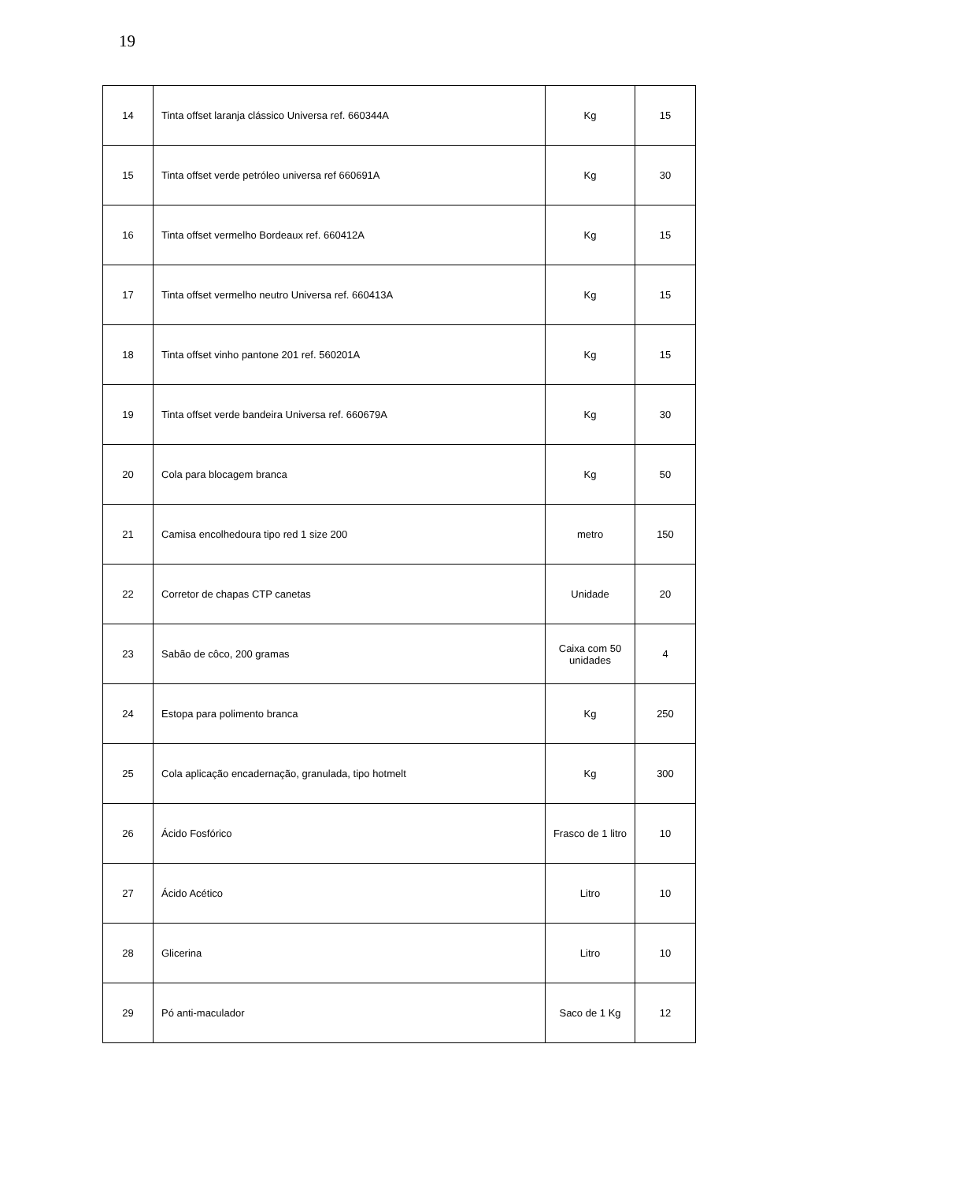19
| 14 | Tinta offset laranja clássico Universa ref. 660344A | Kg | 15 |
| 15 | Tinta offset verde petróleo universa ref 660691A | Kg | 30 |
| 16 | Tinta offset vermelho Bordeaux ref. 660412A | Kg | 15 |
| 17 | Tinta offset vermelho neutro Universa ref. 660413A | Kg | 15 |
| 18 | Tinta offset vinho pantone 201 ref. 560201A | Kg | 15 |
| 19 | Tinta offset verde bandeira Universa ref. 660679A | Kg | 30 |
| 20 | Cola para blocagem branca | Kg | 50 |
| 21 | Camisa encolhedoura tipo red 1 size 200 | metro | 150 |
| 22 | Corretor de chapas CTP canetas | Unidade | 20 |
| 23 | Sabão de côco, 200 gramas | Caixa com 50 unidades | 4 |
| 24 | Estopa para polimento branca | Kg | 250 |
| 25 | Cola aplicação encadernação, granulada, tipo hotmelt | Kg | 300 |
| 26 | Ácido Fosfórico | Frasco de 1 litro | 10 |
| 27 | Ácido Acético | Litro | 10 |
| 28 | Glicerina | Litro | 10 |
| 29 | Pó anti-maculador | Saco de 1 Kg | 12 |